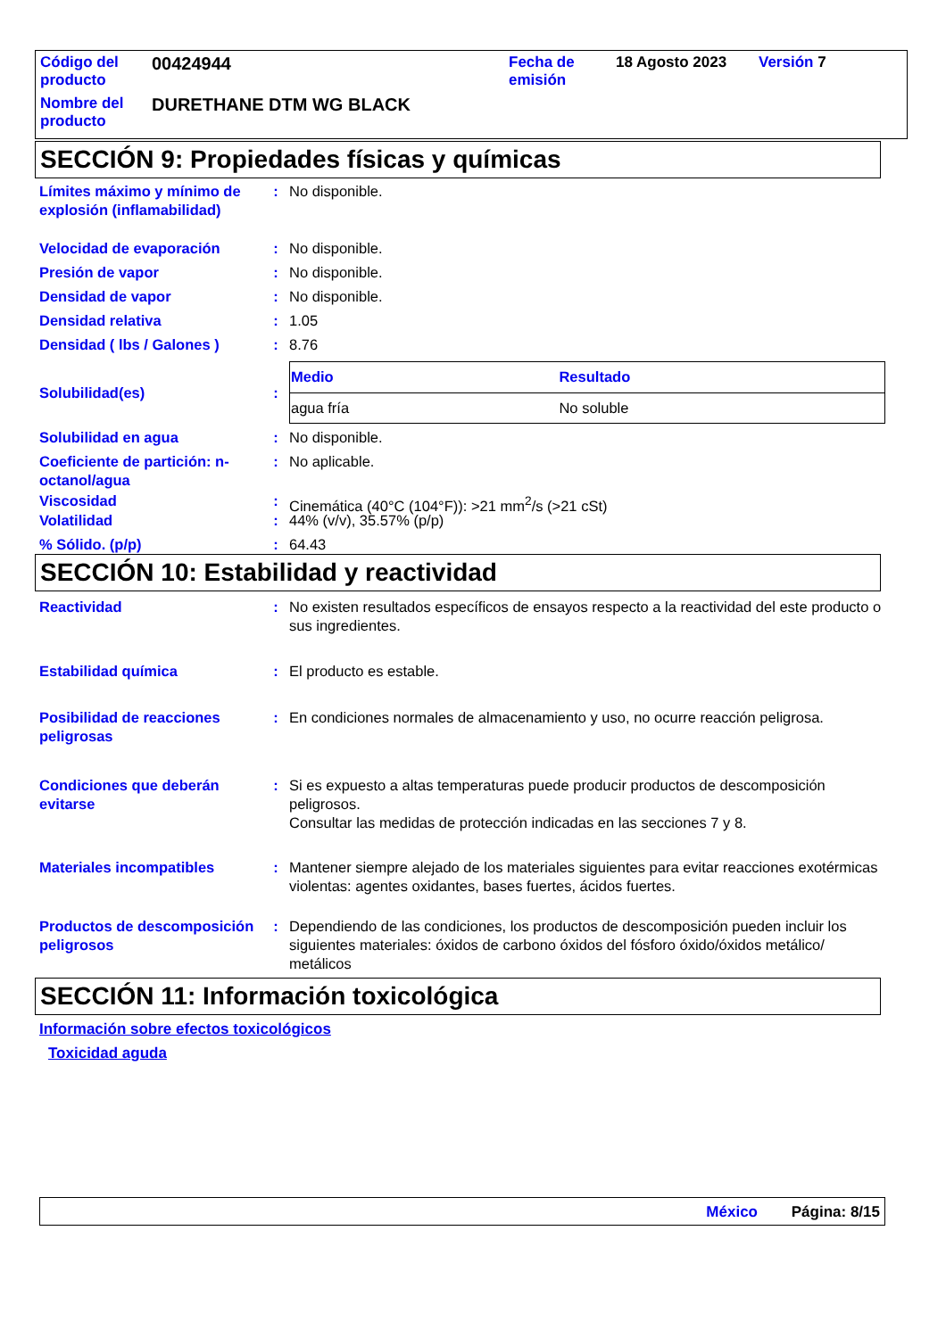| Código del producto | 00424944 | Fecha de emisión | 18 Agosto 2023 | Versión 7 |
| Nombre del producto | DURETHANE DTM WG BLACK | | | |
SECCIÓN 9: Propiedades físicas y químicas
Límites máximo y mínimo de explosión (inflamabilidad)
: No disponible.
Velocidad de evaporación : No disponible.
Presión de vapor : No disponible.
Densidad de vapor : No disponible.
Densidad relativa : 1.05
Densidad ( lbs / Galones )
: 8.76
Solubilidad(es) :
| Medio | Resultado |
| --- | --- |
| agua fría | No soluble |
Solubilidad en agua : No disponible.
Coeficiente de partición: n-octanol/agua
: No aplicable.
Viscosidad : Cinemática (40°C (104°F)): >21 mm<sup>2</sup>/s (>21 cSt)
Volatilidad : 44% (v/v), 35.57% (p/p)
% Sólido. (p/p) : 64.43
SECCIÓN 10: Estabilidad y reactividad
Reactividad : No existen resultados específicos de ensayos respecto a la reactividad del este producto o sus ingredientes.
Estabilidad química : El producto es estable.
Posibilidad de reacciones peligrosas
: En condiciones normales de almacenamiento y uso, no ocurre reacción peligrosa.
Condiciones que deberán evitarse
: Si es expuesto a altas temperaturas puede producir productos de descomposición peligrosos.
Consultar las medidas de protección indicadas en las secciones 7 y 8.
Materiales incompatibles : Mantener siempre alejado de los materiales siguientes para evitar reacciones exotérmicas violentas: agentes oxidantes, bases fuertes, ácidos fuertes.
Productos de descomposición peligrosos
: Dependiendo de las condiciones, los productos de descomposición pueden incluir los siguientes materiales: óxidos de carbono óxidos del fósforo óxido/óxidos metálico/ metálicos
SECCIÓN 11: Información toxicológica
Información sobre efectos toxicológicos
Toxicidad aguda
México Página: 8/15